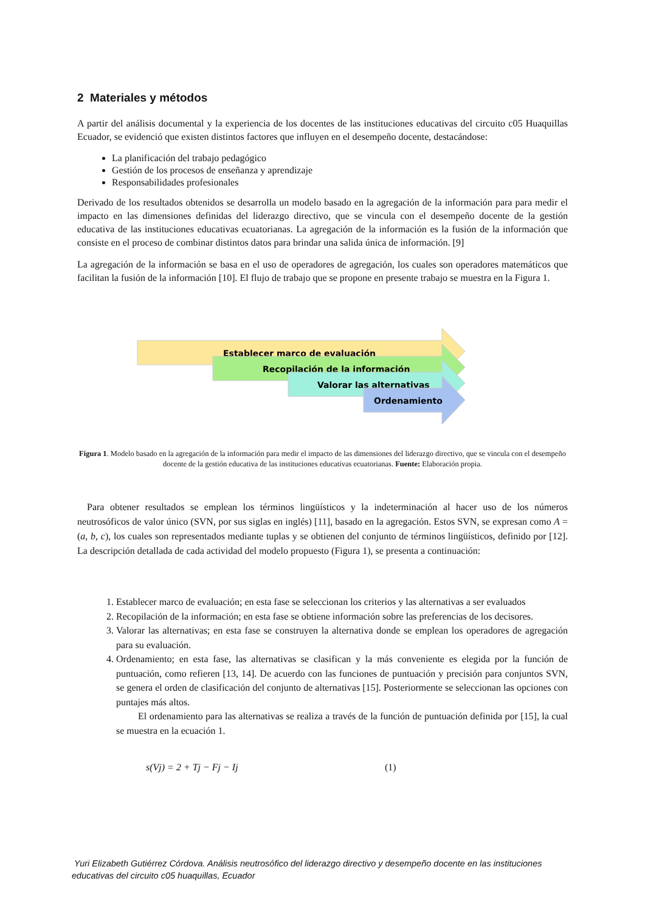2 Materiales y métodos
A partir del análisis documental y la experiencia de los docentes de las instituciones educativas del circuito c05 Huaquillas Ecuador, se evidenció que existen distintos factores que influyen en el desempeño docente, destacándose:
La planificación del trabajo pedagógico
Gestión de los procesos de enseñanza y aprendizaje
Responsabilidades profesionales
Derivado de los resultados obtenidos se desarrolla un modelo basado en la agregación de la información para para medir el impacto en las dimensiones definidas del liderazgo directivo, que se vincula con el desempeño docente de la gestión educativa de las instituciones educativas ecuatorianas. La agregación de la información es la fusión de la información que consiste en el proceso de combinar distintos datos para brindar una salida única de información. [9]
La agregación de la información se basa en el uso de operadores de agregación, los cuales son operadores matemáticos que facilitan la fusión de la información [10]. El flujo de trabajo que se propone en presente trabajo se muestra en la Figura 1.
Establecer marco de evaluación
Recopilación de la información
Valorar las alternativas
Ordenamiento
Figura 1. Modelo basado en la agregación de la información para medir el impacto de las dimensiones del liderazgo directivo, que se vincula con el desempeño docente de la gestión educativa de las instituciones educativas ecuatorianas. Fuente: Elaboración propia.
Para obtener resultados se emplean los términos lingüísticos y la indeterminación al hacer uso de los números neutrosóficos de valor único (SVN, por sus siglas en inglés) [11], basado en la agregación. Estos SVN, se expresan como A = (a, b, c), los cuales son representados mediante tuplas y se obtienen del conjunto de términos lingüísticos, definido por [12]. La descripción detallada de cada actividad del modelo propuesto (Figura 1), se presenta a continuación:
1. Establecer marco de evaluación; en esta fase se seleccionan los criterios y las alternativas a ser evaluados
2. Recopilación de la información; en esta fase se obtiene información sobre las preferencias de los decisores.
3. Valorar las alternativas; en esta fase se construyen la alternativa donde se emplean los operadores de agregación para su evaluación.
4. Ordenamiento; en esta fase, las alternativas se clasifican y la más conveniente es elegida por la función de puntuación, como refieren [13, 14]. De acuerdo con las funciones de puntuación y precisión para conjuntos SVN, se genera el orden de clasificación del conjunto de alternativas [15]. Posteriormente se seleccionan las opciones con puntajes más altos.
El ordenamiento para las alternativas se realiza a través de la función de puntuación definida por [15], la cual se muestra en la ecuación 1.
s(Vj) = 2 + Tj − Fj − Ij (1)
Yuri Elizabeth Gutiérrez Córdova. Análisis neutrosófico del liderazgo directivo y desempeño docente en las instituciones educativas del circuito c05 huaquillas, Ecuador